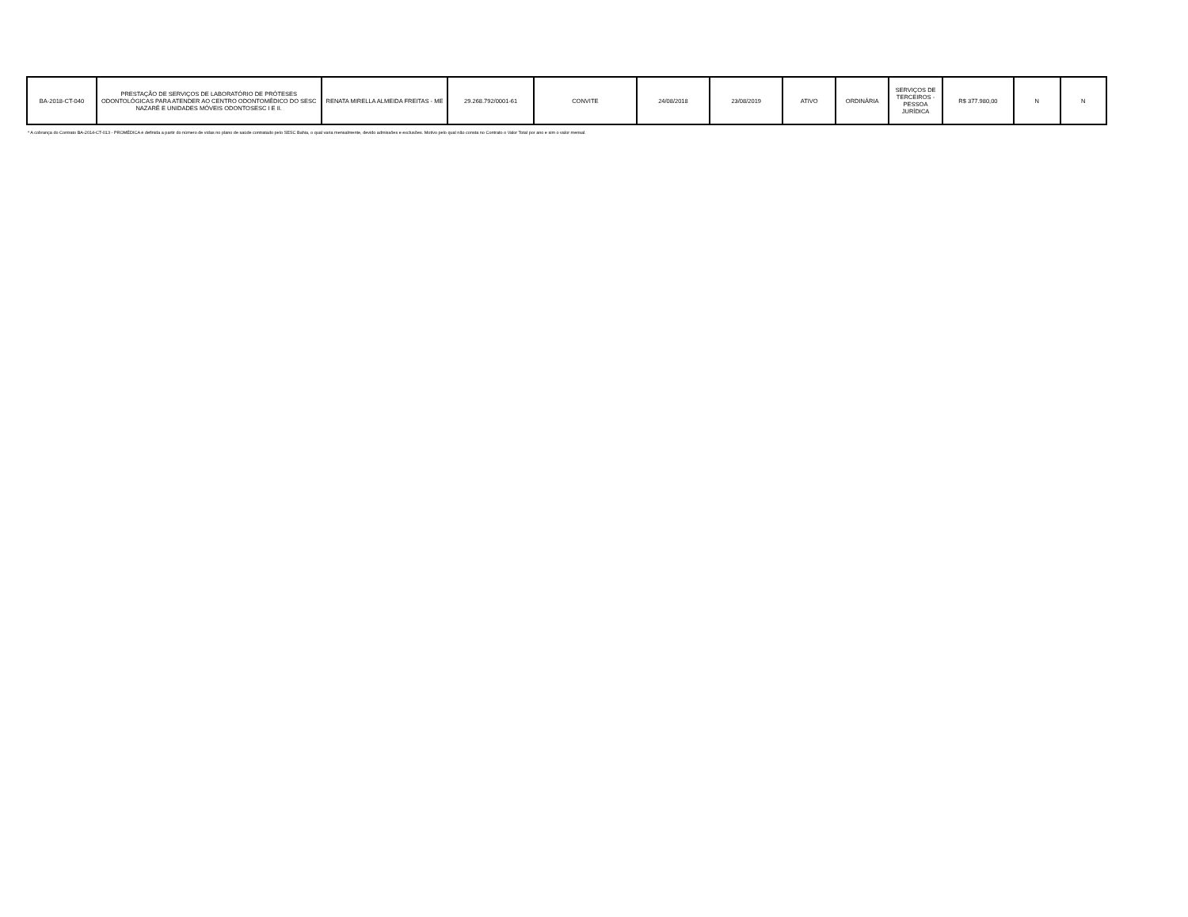| BA-2018-CT-040 | PRESTAÇÃO DE SERVIÇOS DE LABORATÓRIO DE PRÓTESES ODONTOLÓGICAS PARA ATENDER AO CENTRO ODONTOMÉDICO DO SESC NAZARÉ E UNIDADES MÓVEIS ODONTOSESC I E II. | RENATA MIRELLA ALMEIDA FREITAS - ME | 29.268.792/0001-61 | CONVITE | 24/08/2018 | 23/08/2019 | ATIVO | ORDINÁRIA | SERVIÇOS DE TERCEIROS - PESSOA JURÍDICA | R$ 377.980,00 | N | N |
* A cobrança do Contrato BA-2014-CT-013 - PROMÉDICA é definida a partir do número de vidas no plano de saúde contratado pelo SESC Bahia, o qual varia mensalmente, devido admissões e exclusões. Motivo pelo qual não consta no Contrato o Valor Total por ano e sim o valor mensal.